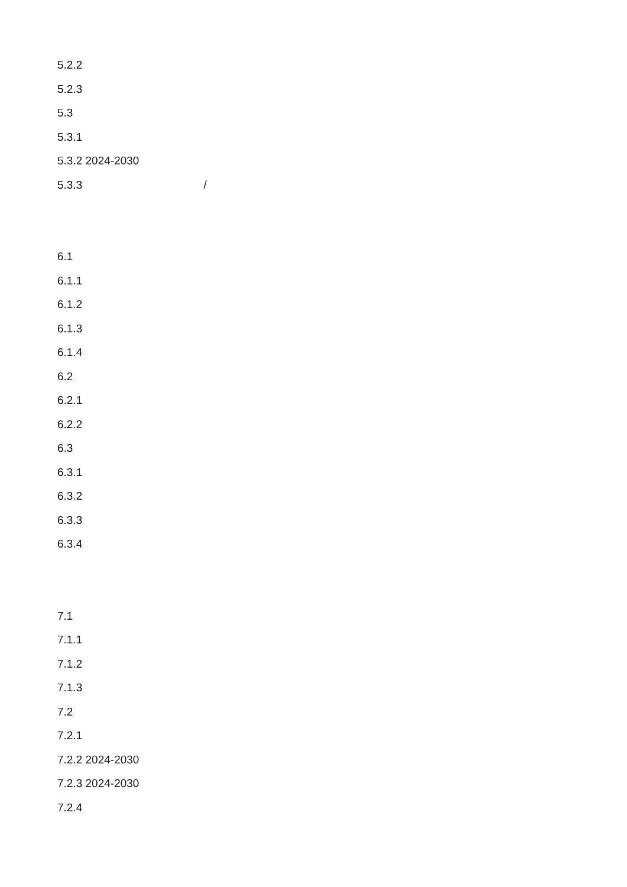5.2.2
5.2.3
5.3
5.3.1
5.3.2 2024-2030
5.3.3 /
6.1
6.1.1
6.1.2
6.1.3
6.1.4
6.2
6.2.1
6.2.2
6.3
6.3.1
6.3.2
6.3.3
6.3.4
7.1
7.1.1
7.1.2
7.1.3
7.2
7.2.1
7.2.2 2024-2030
7.2.3 2024-2030
7.2.4